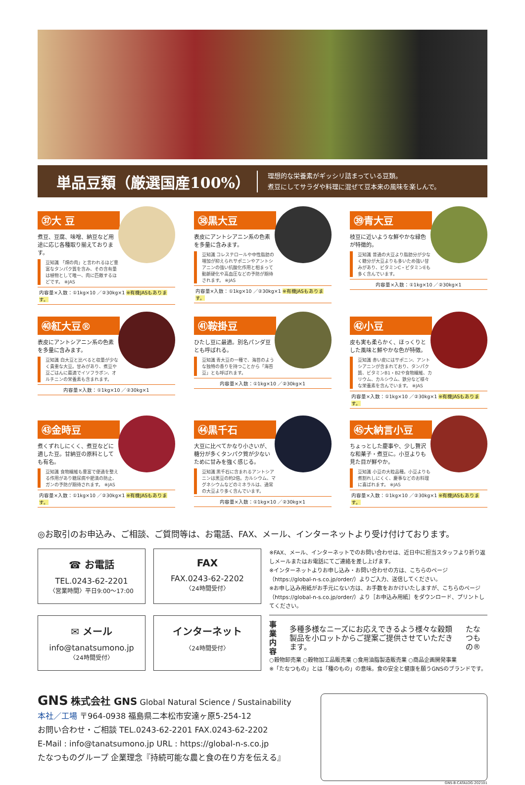単品豆類（厳選国産100%）
理想的な栄養素がギッシリ詰まっている豆類。
煮豆にしてサラダや料理に混ぜて豆本来の風味を楽しんで。
㊲大 豆
煮豆、豆腐、味噌、納豆など用途に応じ各種取り揃えております。
豆知識 「畑の肉」と言われるほど豊富なタンパク質を含み、その含有量は植物として唯一、肉に匹敵するほどです。 ※JAS
内容量×入数：①1kg×10 ／②30kg×1 ※有機JASもあります。
㊳黒大豆
表皮にアントシアニン系の色素を多量に含みます。
豆知識 コレステロールや中性脂肪の増加が抑えられサポニンやアントシアニンの強い抗酸化作用と相まって動脈硬化や高血圧などの予防が期待されます。 ※JAS
内容量×入数：①1kg×10 ／②30kg×1 ※有機JASもあります。
㊴青大豆
枝豆に近いような鮮やかな緑色が特徴的。
豆知識 普通の大豆より脂肪分が少なく糖分が大豆よりも多いため強い甘みがあり、ビタミンC・ビタミンEも多く含んでいます。
内容量×入数：①1kg×10 ／②30kg×1
㊵紅大豆®
表皮にアントシアニン系の色素を多量に含みます。
豆知識 白大豆と比べると収量が少なく貴重な大豆。甘みがあり、煮豆や豆ごはんに最適でイソフラボン、オルチニンの栄養素も含まれます。
内容量×入数：①1kg×10 ／②30kg×1
㊶鞍掛豆
ひたし豆に最適。別名パンダ豆とも呼ばれる。
豆知識 青大豆の一種で、海苔のような独特の香りを持つことから「海苔豆」とも呼ばれます。
内容量×入数：①1kg×10 ／②30kg×1
㊷小豆
皮も実も柔らかく、ほっくりとした風味と鮮やかな色が特徴。
豆知識 赤い皮にはサポニン、アントシアニンが含まれており、タンパク質、ビタミンB1・B2や食物繊維、カリウム、カルシウム、鉄分など様々な栄養素を含んでいます。 ※JAS
内容量×入数：①1kg×10 ／②30kg×1 ※有機JASもあります。
㊸金時豆
煮くずれしにくく、煮豆などに適した豆。甘納豆の原料としても有名。
豆知識 食物繊維も豊富で便通を整える作用があり糖尿病や肥満の防止、ガンの予防が期待されます。 ※JAS
内容量×入数：①1kg×10 ／②30kg×1 ※有機JASもあります。
㊹黒千石
大豆に比べてかなり小さいが、糖分が多くタンパク質が少ないために甘みを強く感じる。
豆知識 黒千石に含まれるアントシアニンは黒豆の約2倍。カルシウム、マグネシウムなどのミネラルは、通常の大豆より多く含んでいます。
内容量×入数：①1kg×10 ／②30kg×1
㊺大納言小豆
ちょっとした慶事や、少し贅沢な和菓子・煮豆に。小豆よりも見た目が鮮やか。
豆知識 小豆の大粒品種。小豆よりも煮割れしにくく、慶事などのお料理に喜ばれます。 ※JAS
内容量×入数：①1kg×10 ／②30kg×1 ※有機JASもあります。
◎お取引のお申込み、ご相談、ご質問等は、お電話、FAX、メール、インターネットより受け付けております。
☎ お電話
TEL.0243-62-2201
〈営業時間〉平日9:00〜17:00
FAX
FAX.0243-62-2202
〈24時間受付〉
✉ メール
info@tanatsumono.jp
〈24時間受付〉
インターネット
〈24時間受付〉
※FAX、メール、インターネットでのお問い合わせは、近日中に担当スタッフより折り返しメールまたはお電話にてご連絡を差し上げます。
※インターネットよりお申し込み・お問い合わせの方は、こちらのページ（https://global-n-s.co.jp/order/）よりご入力、送信してください。
※お申し込み用紙がお手元にない方は、お手数をおかけいたしますが、こちらのページ（https://global-n-s.co.jp/order/）より［お申込み用紙］をダウンロード、プリントしてください。
事業内容 多種多様なニーズにお応えできるよう様々な穀類製品を小ロットからご提案ご提供させていただきます。 たなつもの®
○穀物卸売業 ○穀物加工品販売業 ○食用油脂製造販売業 ○商品企画開発事業
※「たなつもの」とは「種のもの」の意味。食の安全と健康を願うGNSのブランドです。
GNS 株式会社 GNS Global Natural Science / Sustainability
本社／工場 〒964-0938 福島県二本松市安達ヶ原5-254-12
お問い合わせ・ご相談 TEL.0243-62-2201 FAX.0243-62-2202
E-Mail : info@tanatsumono.jp URL : https://global-n-s.co.jp
たなつものグループ 企業理念『持続可能な農と食の在り方を伝える』
GNS-B-CATALOG-202101